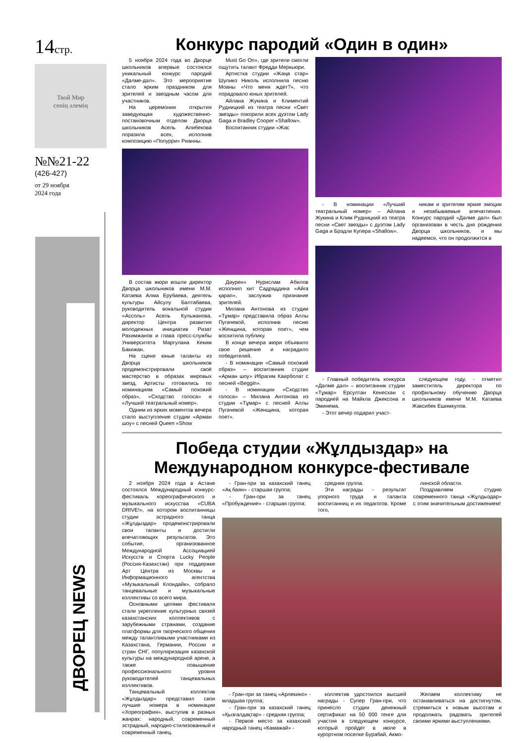14стр.
Твой Мир
сенің әлемің
№№21-22
(426-427)
от 29 ноября
2024 года
ДВОРЕЦ NEWS
Конкурс пародий «Один в один»
5 ноября 2024 года во Дворце школьников впервые состоялся уникальный конкурс пародий «Дәлме-дәл». Это мероприятие стало ярким праздником для зрителей и звездным часом для участников.
На церемонии открытия заведующая художественно-постановочным отделом Дворца школьников Асель Алибекова поразила всех, исполнив композицию «Попурри» Рианны.
Must Go On», где зрители смогли ощутить талант Фредди Меркьюри.
Артистка студии «Жаңа стар» Шулико Николь исполнила песню Моаны «Что меня ждет?», что порадовало юных зрителей.
Айлана Жукина и Климентий Рудницкий из театра песни «Свет звезды» покорили всех дуэтом Lady Gaga и Bradley Cooper «Shallow».
Воспитанник студии «Жас
В состав жюри вошли директор Дворца школьников имени М.М. Катаева Алма Ерубаева, деятель культуры Айсулу Балтабаева, руководитель вокальной студии «Ассоль» Асель Кульжанова, директор Центра развития молодежных инициатив Ризат Рахимжанов и глава пресс-службы Университета Маргулана Кеким Бакижан.
На сцене юные таланты из Дворца школьников продемонстрировали своё мастерство в образах мировых звезд. Артисты готовились по номинациям «Самый похожий образ», «Сходство голоса» и «Лучший театральный номер».
Одним из ярких моментов вечера стало выступление студии «Арман шоу» с песней Queen «Show
Дәурен» Нурислам Абилов исполнил хит Садраддина «Айға қарап», заслужив признание зрителей.
Милана Антонова из студии «Тұмар» представила образ Аллы Пугачевой, исполнив песню «Женщина, которая поет», чем восхитила публику.
В конце вечера жюри объявило свое решение и наградило победителей.
- В номинации «Самый похожий образ» – воспитанник студии «Арман шоу» Ибрагим Каирболат с песней «Beggin».
- В номинации «Сходство голоса» – Милана Антонова из студии «Тұмар» с песней Аллы Пугачевой «Женщина, которая поет».
- В номинации «Лучший театральный номер» – Айлана Жукина и Клим Рудницкий из театра песни «Свет звезды» с дуэтом Lady Gaga и Брэдли Купера «Shallow».
никам и зрителям яркие эмоции и незабываемые впечатления. Конкурс пародий «Дәлме дәл» был организован в честь дня рождения Дворца школьников, и мы надеемся, что он продолжится в
- Главный победитель конкурса «Дәлме дәл» – воспитанник студии «Тұмар» Ерсултан Кенесхан с пародией на Майкла Джексона и Эминема.
- Этот вечер подарил участ-
следующем году, - отметил заместитель директора по профильному обучению Дворца школьников имени М.М. Катаева Жаксибек Ешимкулов.
Победа студии «Жұлдыздар» на Международном конкурсе-фестивале
2 ноября 2024 года в Астане состоялся Международный конкурс-фестиваль хореографического и музыкального искусства «CUBA DRIVE!», на котором воспитанницы студии эстрадного танца «Жұлдыздар» продемонстрировали свои таланты и достигли впечатляющих результатов. Это событие, организованное Международной Ассоциацией Искусств и Спорта Lucky People (Россия-Казахстан) при поддержке Арт Центра из Москвы и Информационного агентства «Музыкальный Клондайк», собрало танцевальные и музыкальные коллективы со всего мира.
Основными целями фестиваля стали укрепление культурных связей казахстанских коллективов с зарубежными странами, создание платформы для творческого общения между талантливыми участниками из Казахстана, Германии, России и стран СНГ, популяризация казахской культуры на международной арене, а также повышение профессионального уровня руководителей танцевальных коллективов.
Танцевальный коллектив «Жұлдыздар» представил свои лучшие номера в номинации «Хореография», выступив в разных жанрах: народный, современный эстрадный, народно-стилизованный и современный танец.
- Гран-при за казахский танец «Ақ баян» - старшая группа;
- Гран-при за танец «Пробуждение» - старшая группа;
средняя группа.
Эти награды - результат упорного труда и таланта воспитанниц и их педагогов. Кроме того,
линской области.
Поздравляем студию современного танца «Жұлдыздар» с этим значительным достижением!
- Гран-при за танец «Арлекино» - младшая группа;
- Гран-при за казахский танец «Қызғалдақтар» - средняя группа;
- Первое место за казахский народный танец «Камажай» -
коллектив удостоился высшей награды - Супер Гран-при, что принесло студии денежный сертификат на 50 000 тенге для участия в следующем конкурсе, который пройдет в июле в курортном поселке Бурабай, Акмо-
Желаем коллективу не останавливаться на достигнутом, стремиться к новым высотам и продолжать радовать зрителей своими яркими выступлениями.